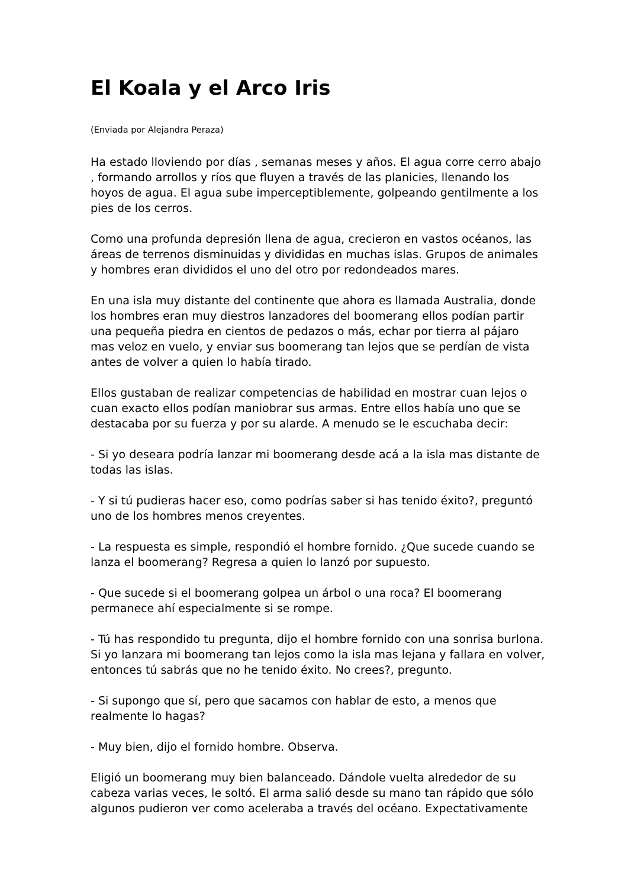El Koala y el Arco Iris
(Enviada por Alejandra Peraza)
Ha estado lloviendo por días , semanas meses y años. El agua corre cerro abajo , formando arrollos y ríos que fluyen a través de las planicies, llenando los hoyos de agua. El agua sube imperceptiblemente, golpeando gentilmente a los pies de los cerros.
Como una profunda depresión llena de agua, crecieron en vastos océanos, las áreas de terrenos disminuidas y divididas en muchas islas. Grupos de animales y hombres eran divididos el uno del otro por redondeados mares.
En una isla muy distante del continente que ahora es llamada Australia, donde los hombres eran muy diestros lanzadores del boomerang ellos podían partir una pequeña piedra en cientos de pedazos o más, echar por tierra al pájaro mas veloz en vuelo, y enviar sus boomerang tan lejos que se perdían de vista antes de volver a quien lo había tirado.
Ellos gustaban de realizar competencias de habilidad en mostrar cuan lejos o cuan exacto ellos podían maniobrar sus armas. Entre ellos había uno que se destacaba por su fuerza y por su alarde. A menudo se le escuchaba decir:
- Si yo deseara podría lanzar mi boomerang desde acá a la isla mas distante de todas las islas.
- Y si tú pudieras hacer eso, como podrías saber si has tenido éxito?, preguntó uno de los hombres menos creyentes.
- La respuesta es simple, respondió el hombre fornido. ¿Que sucede cuando se lanza el boomerang? Regresa a quien lo lanzó por supuesto.
- Que sucede si el boomerang golpea un árbol o una roca? El boomerang permanece ahí especialmente si se rompe.
- Tú has respondido tu pregunta, dijo el hombre fornido con una sonrisa burlona. Si yo lanzara mi boomerang tan lejos como la isla mas lejana y fallara en volver, entonces tú sabrás que no he tenido éxito. No crees?, pregunto.
- Si supongo que sí, pero que sacamos con hablar de esto, a menos que realmente lo hagas?
- Muy bien, dijo el fornido hombre. Observa.
Eligió un boomerang muy bien balanceado. Dándole vuelta alrededor de su cabeza varias veces, le soltó. El arma salió desde su mano tan rápido que sólo algunos pudieron ver como aceleraba a través del océano. Expectativamente